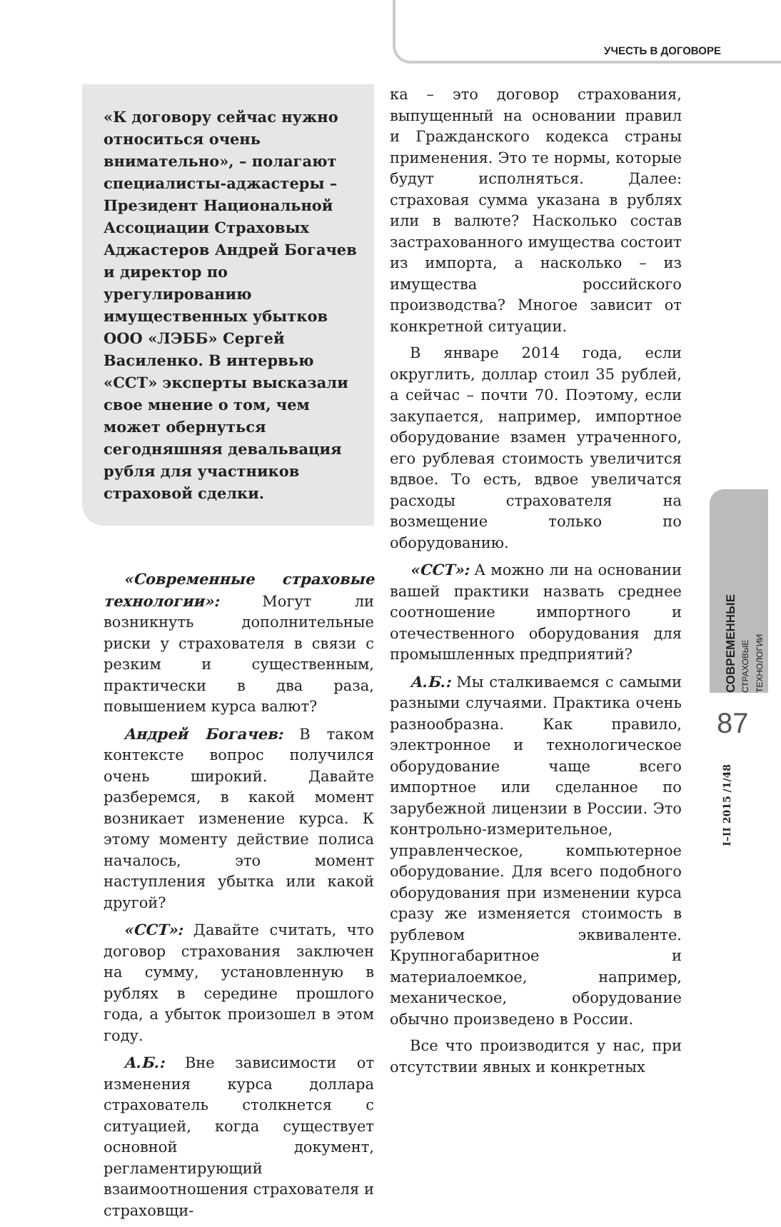УЧЕСТЬ В ДОГОВОРЕ
«К договору сейчас нужно относиться очень внимательно», – полагают специалисты-аджастеры – Президент Национальной Ассоциации Страховых Аджастеров Андрей Богачев и директор по урегулированию имущественных убытков ООО «ЛЭББ» Сергей Василенко. В интервью «ССТ» эксперты высказали свое мнение о том, чем может обернуться сегодняшняя девальвация рубля для участников страховой сделки.
«Современные страховые технологии»: Могут ли возникнуть дополнительные риски у страхователя в связи с резким и существенным, практически в два раза, повышением курса валют?
Андрей Богачев: В таком контексте вопрос получился очень широкий. Давайте разберемся, в какой момент возникает изменение курса. К этому моменту действие полиса началось, это момент наступления убытка или какой другой?
«ССТ»: Давайте считать, что договор страхования заключен на сумму, установленную в рублях в середине прошлого года, а убыток произошел в этом году.
А.Б.: Вне зависимости от изменения курса доллара страхователь столкнется с ситуацией, когда существует основной документ, регламентирующий взаимоотношения страхователя и страховщи-
ка – это договор страхования, выпущенный на основании правил и Гражданского кодекса страны применения. Это те нормы, которые будут исполняться. Далее: страховая сумма указана в рублях или в валюте? Насколько состав застрахованного имущества состоит из импорта, а насколько – из имущества российского производства? Многое зависит от конкретной ситуации.
В январе 2014 года, если округлить, доллар стоил 35 рублей, а сейчас – почти 70. Поэтому, если закупается, например, импортное оборудование взамен утраченного, его рублевая стоимость увеличится вдвое. То есть, вдвое увеличатся расходы страхователя на возмещение только по оборудованию.
«ССТ»: А можно ли на основании вашей практики назвать среднее соотношение импортного и отечественного оборудования для промышленных предприятий?
А.Б.: Мы сталкиваемся с самыми разными случаями. Практика очень разнообразна. Как правило, электронное и технологическое оборудование чаще всего импортное или сделанное по зарубежной лицензии в России. Это контрольно-измерительное, управленческое, компьютерное оборудование. Для всего подобного оборудования при изменении курса сразу же изменяется стоимость в рублевом эквиваленте. Крупногабаритное и материалоемкое, например, механическое, оборудование обычно произведено в России.
Все что производится у нас, при отсутствии явных и конкретных
СОВРЕМЕННЫЕ
СТРАХОВЫЕ ТЕХНОЛОГИИ
87
I–II 2015 /1/48